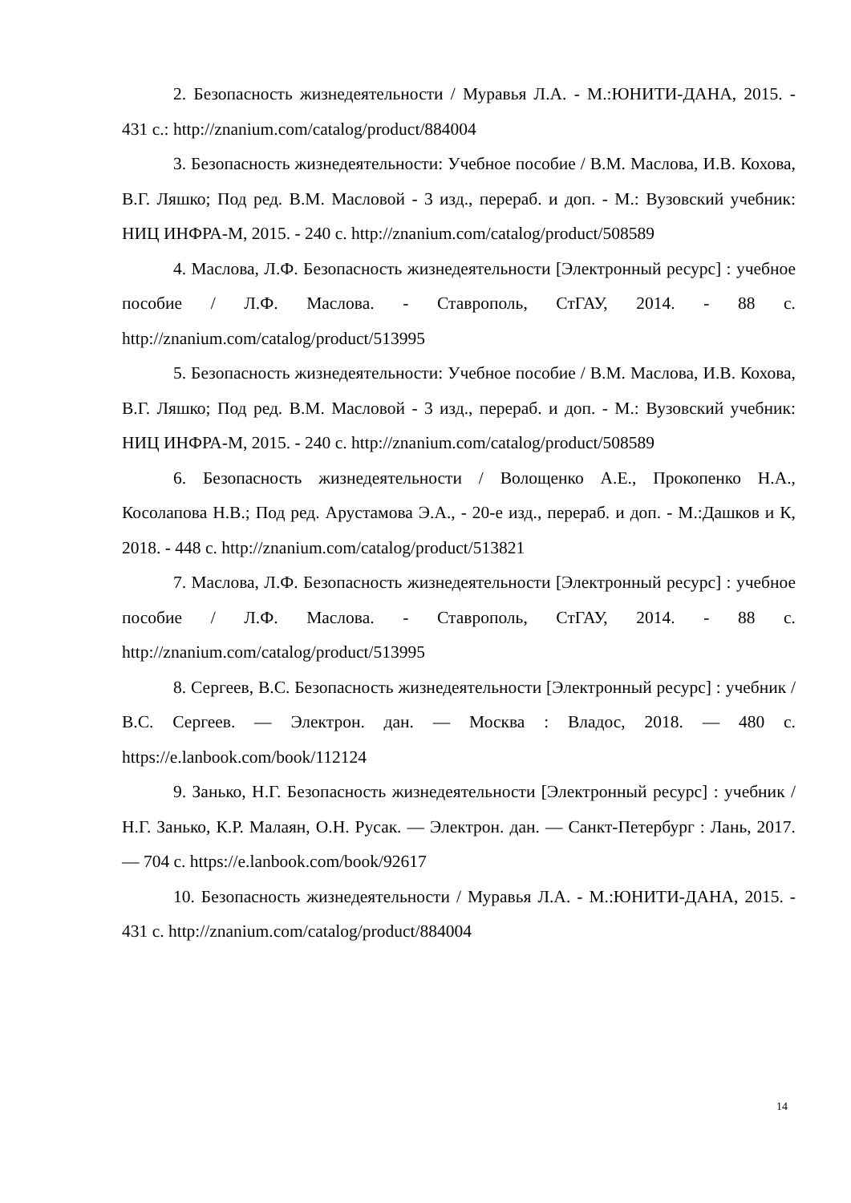2. Безопасность жизнедеятельности / Муравья Л.А. - М.:ЮНИТИ-ДАНА, 2015. - 431 с.: http://znanium.com/catalog/product/884004
3. Безопасность жизнедеятельности: Учебное пособие / В.М. Маслова, И.В. Кохова, В.Г. Ляшко; Под ред. В.М. Масловой - 3 изд., перераб. и доп. - М.: Вузовский учебник: НИЦ ИНФРА-М, 2015. - 240 с. http://znanium.com/catalog/product/508589
4. Маслова, Л.Ф. Безопасность жизнедеятельности [Электронный ресурс] : учебное пособие / Л.Ф. Маслова. - Ставрополь, СтГАУ, 2014. - 88 с. http://znanium.com/catalog/product/513995
5. Безопасность жизнедеятельности: Учебное пособие / В.М. Маслова, И.В. Кохова, В.Г. Ляшко; Под ред. В.М. Масловой - 3 изд., перераб. и доп. - М.: Вузовский учебник: НИЦ ИНФРА-М, 2015. - 240 с. http://znanium.com/catalog/product/508589
6. Безопасность жизнедеятельности / Волощенко А.Е., Прокопенко Н.А., Косолапова Н.В.; Под ред. Арустамова Э.А., - 20-е изд., перераб. и доп. - М.:Дашков и К, 2018. - 448 с. http://znanium.com/catalog/product/513821
7. Маслова, Л.Ф. Безопасность жизнедеятельности [Электронный ресурс] : учебное пособие / Л.Ф. Маслова. - Ставрополь, СтГАУ, 2014. - 88 с. http://znanium.com/catalog/product/513995
8. Сергеев, В.С. Безопасность жизнедеятельности [Электронный ресурс] : учебник / В.С. Сергеев. — Электрон. дан. — Москва : Владос, 2018. — 480 с. https://e.lanbook.com/book/112124
9. Занько, Н.Г. Безопасность жизнедеятельности [Электронный ресурс] : учебник / Н.Г. Занько, К.Р. Малаян, О.Н. Русак. — Электрон. дан. — Санкт-Петербург : Лань, 2017. — 704 с. https://e.lanbook.com/book/92617
10. Безопасность жизнедеятельности / Муравья Л.А. - М.:ЮНИТИ-ДАНА, 2015. - 431 с. http://znanium.com/catalog/product/884004
14